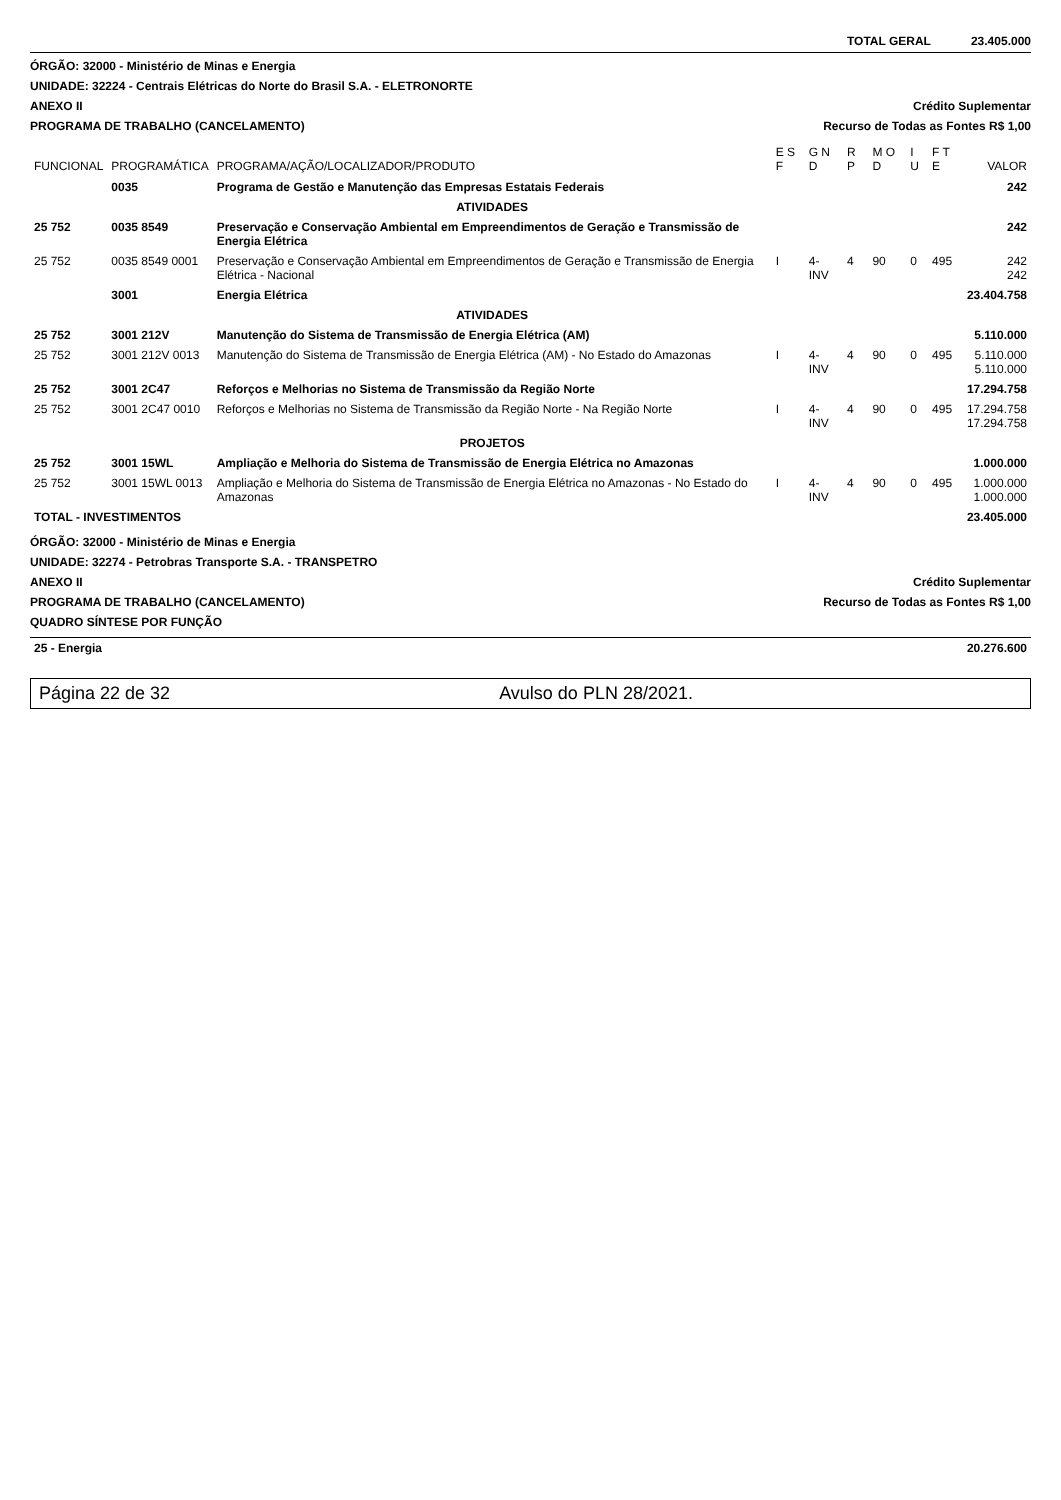TOTAL GERAL 23.405.000
ÓRGÃO: 32000 - Ministério de Minas e Energia
UNIDADE: 32224 - Centrais Elétricas do Norte do Brasil S.A. - ELETRONORTE
ANEXO II Crédito Suplementar
PROGRAMA DE TRABALHO (CANCELAMENTO) Recurso de Todas as Fontes R$ 1,00
| FUNCIONAL | PROGRAMÁTICA | PROGRAMA/AÇÃO/LOCALIZADOR/PRODUTO | E S F | G N D | R P | M O D | I U | F T E | VALOR |
| --- | --- | --- | --- | --- | --- | --- | --- | --- | --- |
| | 0035 | Programa de Gestão e Manutenção das Empresas Estatais Federais | | | | | | | 242 |
| | | ATIVIDADES | | | | | | | |
| 25 752 | 0035 8549 | Preservação e Conservação Ambiental em Empreendimentos de Geração e Transmissão de Energia Elétrica | | | | | | | 242 |
| 25 752 | 0035 8549 0001 | Preservação e Conservação Ambiental em Empreendimentos de Geração e Transmissão de Energia Elétrica - Nacional | I | 4-INV | 4 | 90 | 0 | 495 | 242 242 |
| | 3001 | Energia Elétrica | | | | | | | 23.404.758 |
| | | ATIVIDADES | | | | | | | |
| 25 752 | 3001 212V | Manutenção do Sistema de Transmissão de Energia Elétrica (AM) | | | | | | | 5.110.000 |
| 25 752 | 3001 212V 0013 | Manutenção do Sistema de Transmissão de Energia Elétrica (AM) - No Estado do Amazonas | I | 4-INV | 4 | 90 | 0 | 495 | 5.110.000 5.110.000 |
| 25 752 | 3001 2C47 | Reforços e Melhorias no Sistema de Transmissão da Região Norte | | | | | | | 17.294.758 |
| 25 752 | 3001 2C47 0010 | Reforços e Melhorias no Sistema de Transmissão da Região Norte - Na Região Norte | I | 4-INV | 4 | 90 | 0 | 495 | 17.294.758 17.294.758 |
| | | PROJETOS | | | | | | | |
| 25 752 | 3001 15WL | Ampliação e Melhoria do Sistema de Transmissão de Energia Elétrica no Amazonas | | | | | | | 1.000.000 |
| 25 752 | 3001 15WL 0013 | Ampliação e Melhoria do Sistema de Transmissão de Energia Elétrica no Amazonas - No Estado do Amazonas | I | 4-INV | 4 | 90 | 0 | 495 | 1.000.000 1.000.000 |
| TOTAL - INVESTIMENTOS | | | | | | | | | 23.405.000 |
ÓRGÃO: 32000 - Ministério de Minas e Energia
UNIDADE: 32274 - Petrobras Transporte S.A. - TRANSPETRO
ANEXO II Crédito Suplementar
PROGRAMA DE TRABALHO (CANCELAMENTO) Recurso de Todas as Fontes R$ 1,00
QUADRO SÍNTESE POR FUNÇÃO
| 25 - Energia | 20.276.600 |
Página 22 de 32 Avulso do PLN 28/2021.